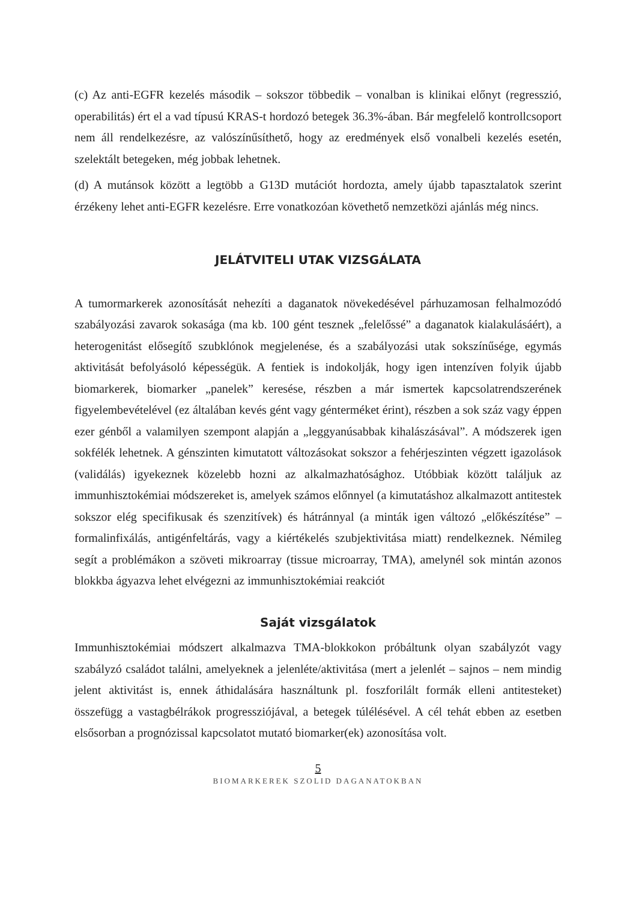(c) Az anti-EGFR kezelés második – sokszor többedik – vonalban is klinikai előnyt (regresszió, operabilitás) ért el a vad típusú KRAS-t hordozó betegek 36.3%-ában. Bár megfelelő kontrollcsoport nem áll rendelkezésre, az valószínűsíthető, hogy az eredmények első vonalbeli kezelés esetén, szelektált betegeken, még jobbak lehetnek.
(d) A mutánsok között a legtöbb a G13D mutációt hordozta, amely újabb tapasztalatok szerint érzékeny lehet anti-EGFR kezelésre. Erre vonatkozóan követhető nemzetközi ajánlás még nincs.
JELÁTVITELI UTAK VIZSGÁLATA
A tumormarkerek azonosítását nehezíti a daganatok növekedésével párhuzamosan felhalmozódó szabályozási zavarok sokasága (ma kb. 100 gént tesznek „felelőssé” a daganatok kialakulásáért), a heterogenitást elősegítő szubklónok megjelenése, és a szabályozási utak sokszínűsége, egymás aktivitását befolyásoló képességük. A fentiek is indokolják, hogy igen intenzíven folyik újabb biomarkerek, biomarker „panelek” keresése, részben a már ismertek kapcsolatrendszerének figyelembevételével (ez általában kevés gént vagy génterméket érint), részben a sok száz vagy éppen ezer génből a valamilyen szempont alapján a „leggyanúsabbak kihalászásával”. A módszerek igen sokfélék lehetnek. A génszinten kimutatott változásokat sokszor a fehérjeszinten végzett igazolások (validálás) igyekeznek közelebb hozni az alkalmazhatósághoz. Utóbbiak között találjuk az immunhisztokémiai módszereket is, amelyek számos előnnyel (a kimutatáshoz alkalmazott antitestek sokszor elég specifikusak és szenzitívek) és hátránnyal (a minták igen változó „előkészítése” – formalinfixálás, antigénfeltárás, vagy a kiértékelés szubjektivitása miatt) rendelkeznek. Némileg segít a problémákon a szöveti mikroarray (tissue microarray, TMA), amelynél sok mintán azonos blokkba ágyazva lehet elvégezni az immunhisztokémiai reakciót
Saját vizsgálatok
Immunhisztokémiai módszert alkalmazva TMA-blokkokon próbáltunk olyan szabályzót vagy szabályzó családot találni, amelyeknek a jelenléte/aktivitása (mert a jelenlét – sajnos – nem mindig jelent aktivitást is, ennek áthidalására használtunk pl. foszforilált formák elleni antitesteket) összefügg a vastagbélrákok progressziójával, a betegek túlélésével. A cél tehát ebben az esetben elsősorban a prognózissal kapcsolatot mutató biomarker(ek) azonosítása volt.
5
BIOMARKEREK SZOLID DAGANATOKBAN